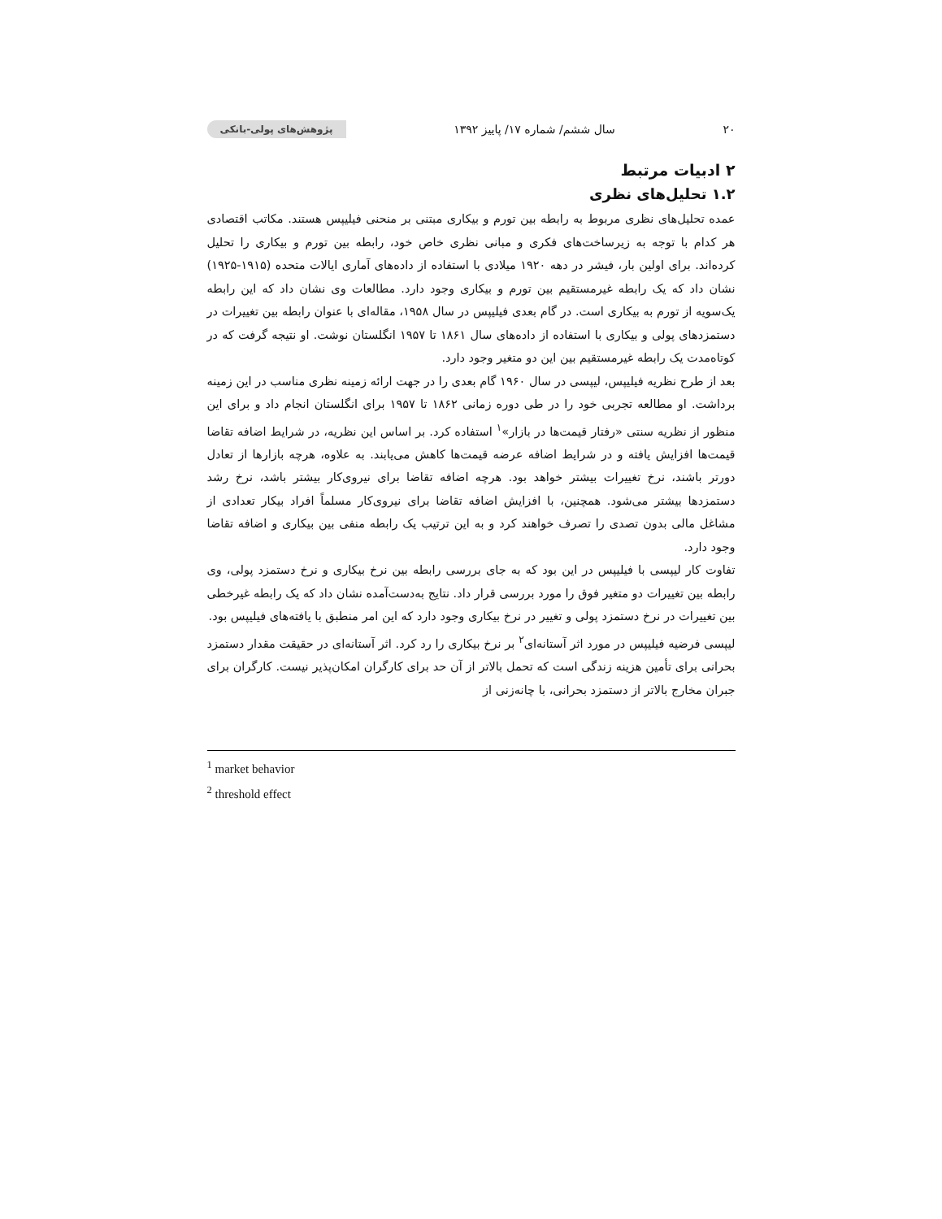۲۰ سال ششم/ شماره ۱۷/ پاییز ۱۳۹۲ پژوهش‌های پولی-بانکی
۲ ادبیات مرتبط
۱.۲ تحلیل‌های نظری
عمده تحلیل‌های نظری مربوط به رابطه بین تورم و بیکاری مبتنی بر منحنی فیلیپس هستند. مکاتب اقتصادی هر کدام با توجه به زیرساخت‌های فکری و مبانی نظری خاص خود، رابطه بین تورم و بیکاری را تحلیل کرده‌اند. برای اولین بار، فیشر در دهه ۱۹۲۰ میلادی با استفاده از داده‌های آماری ایالات متحده (۱۹۱۵-۱۹۲۵) نشان داد که یک رابطه غیرمستقیم بین تورم و بیکاری وجود دارد. مطالعات وی نشان داد که این رابطه یک‌سویه از تورم به بیکاری است. در گام بعدی فیلیپس در سال ۱۹۵۸، مقاله‌ای با عنوان رابطه بین تغییرات در دستمزدهای پولی و بیکاری با استفاده از داده‌های سال ۱۸۶۱ تا ۱۹۵۷ انگلستان نوشت. او نتیجه گرفت که در کوتاه‌مدت یک رابطه غیرمستقیم بین این دو متغیر وجود دارد.
بعد از طرح نظریه فیلیپس، لیپسی در سال ۱۹۶۰ گام بعدی را در جهت ارائه زمینه نظری مناسب در این زمینه برداشت. او مطالعه تجربی خود را در طی دوره زمانی ۱۸۶۲ تا ۱۹۵۷ برای انگلستان انجام داد و برای این منظور از نظریه سنتی «رفتار قیمت‌ها در بازار»<sup>۱</sup> استفاده کرد. بر اساس این نظریه، در شرایط اضافه تقاضا قیمت‌ها افزایش یافته و در شرایط اضافه عرضه قیمت‌ها کاهش می‌یابند. به علاوه، هرچه بازارها از تعادل دورتر باشند، نرخ تغییرات بیشتر خواهد بود. هرچه اضافه تقاضا برای نیروی‌کار بیشتر باشد، نرخ رشد دستمزدها بیشتر می‌شود. همچنین، با افزایش اضافه تقاضا برای نیروی‌کار مسلماً افراد بیکار تعدادی از مشاغل مالی بدون تصدی را تصرف خواهند کرد و به این ترتیب یک رابطه منفی بین بیکاری و اضافه تقاضا وجود دارد.
تفاوت کار لیپسی با فیلیپس در این بود که به جای بررسی رابطه بین نرخ بیکاری و نرخ دستمزد پولی، وی رابطه بین تغییرات دو متغیر فوق را مورد بررسی قرار داد. نتایج به‌دست‌آمده نشان داد که یک رابطه غیرخطی بین تغییرات در نرخ دستمزد پولی و تغییر در نرخ بیکاری وجود دارد که این امر منطبق با یافته‌های فیلیپس بود.
لیپسی فرضیه فیلیپس در مورد اثر آستانه‌ای<sup>۲</sup> بر نرخ بیکاری را رد کرد. اثر آستانه‌ای در حقیقت مقدار دستمزد بحرانی برای تأمین هزینه زندگی است که تحمل بالاتر از آن حد برای کارگران امکان‌پذیر نیست. کارگران برای جبران مخارج بالاتر از دستمزد بحرانی، با چانه‌زنی از
<sup>1</sup> market behavior
<sup>2</sup> threshold effect